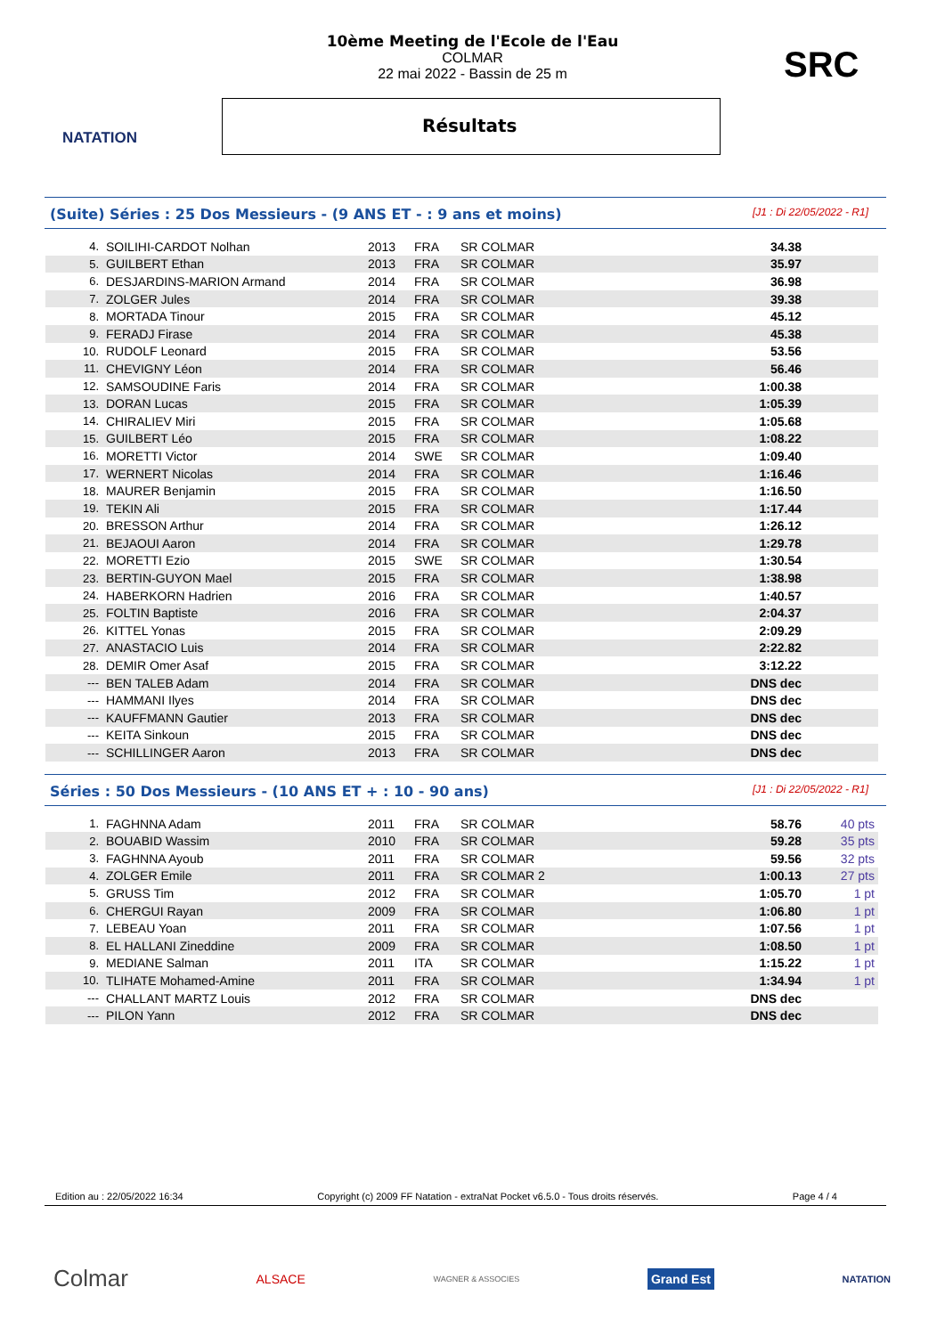NATATION
SRC
10ème Meeting de l'Ecole de l'Eau
COLMAR
22 mai 2022 - Bassin de 25 m
Résultats
(Suite) Séries : 25 Dos Messieurs - (9 ANS ET - : 9 ans et moins) [J1 : Di 22/05/2022 - R1]
| 4. | SOILIHI-CARDOT Nolhan | 2013 | FRA | SR COLMAR | 34.38 | |
| 5. | GUILBERT Ethan | 2013 | FRA | SR COLMAR | 35.97 | |
| 6. | DESJARDINS-MARION Armand | 2014 | FRA | SR COLMAR | 36.98 | |
| 7. | ZOLGER Jules | 2014 | FRA | SR COLMAR | 39.38 | |
| 8. | MORTADA Tinour | 2015 | FRA | SR COLMAR | 45.12 | |
| 9. | FERADJ Firase | 2014 | FRA | SR COLMAR | 45.38 | |
| 10. | RUDOLF Leonard | 2015 | FRA | SR COLMAR | 53.56 | |
| 11. | CHEVIGNY Léon | 2014 | FRA | SR COLMAR | 56.46 | |
| 12. | SAMSOUDINE Faris | 2014 | FRA | SR COLMAR | 1:00.38 | |
| 13. | DORAN Lucas | 2015 | FRA | SR COLMAR | 1:05.39 | |
| 14. | CHIRALIEV Miri | 2015 | FRA | SR COLMAR | 1:05.68 | |
| 15. | GUILBERT Léo | 2015 | FRA | SR COLMAR | 1:08.22 | |
| 16. | MORETTI Victor | 2014 | SWE | SR COLMAR | 1:09.40 | |
| 17. | WERNERT Nicolas | 2014 | FRA | SR COLMAR | 1:16.46 | |
| 18. | MAURER Benjamin | 2015 | FRA | SR COLMAR | 1:16.50 | |
| 19. | TEKIN Ali | 2015 | FRA | SR COLMAR | 1:17.44 | |
| 20. | BRESSON Arthur | 2014 | FRA | SR COLMAR | 1:26.12 | |
| 21. | BEJAOUI Aaron | 2014 | FRA | SR COLMAR | 1:29.78 | |
| 22. | MORETTI Ezio | 2015 | SWE | SR COLMAR | 1:30.54 | |
| 23. | BERTIN-GUYON Mael | 2015 | FRA | SR COLMAR | 1:38.98 | |
| 24. | HABERKORN Hadrien | 2016 | FRA | SR COLMAR | 1:40.57 | |
| 25. | FOLTIN Baptiste | 2016 | FRA | SR COLMAR | 2:04.37 | |
| 26. | KITTEL Yonas | 2015 | FRA | SR COLMAR | 2:09.29 | |
| 27. | ANASTACIO Luis | 2014 | FRA | SR COLMAR | 2:22.82 | |
| 28. | DEMIR Omer Asaf | 2015 | FRA | SR COLMAR | 3:12.22 | |
| --- | BEN TALEB Adam | 2014 | FRA | SR COLMAR | DNS dec | |
| --- | HAMMANI Ilyes | 2014 | FRA | SR COLMAR | DNS dec | |
| --- | KAUFFMANN Gautier | 2013 | FRA | SR COLMAR | DNS dec | |
| --- | KEITA Sinkoun | 2015 | FRA | SR COLMAR | DNS dec | |
| --- | SCHILLINGER Aaron | 2013 | FRA | SR COLMAR | DNS dec | |
Séries : 50 Dos Messieurs - (10 ANS ET + : 10 - 90 ans) [J1 : Di 22/05/2022 - R1]
| 1. | FAGHNNA Adam | 2011 | FRA | SR COLMAR | 58.76 | 40 pts |
| 2. | BOUABID Wassim | 2010 | FRA | SR COLMAR | 59.28 | 35 pts |
| 3. | FAGHNNA Ayoub | 2011 | FRA | SR COLMAR | 59.56 | 32 pts |
| 4. | ZOLGER Emile | 2011 | FRA | SR COLMAR 2 | 1:00.13 | 27 pts |
| 5. | GRUSS Tim | 2012 | FRA | SR COLMAR | 1:05.70 | 1 pt |
| 6. | CHERGUI Rayan | 2009 | FRA | SR COLMAR | 1:06.80 | 1 pt |
| 7. | LEBEAU Yoan | 2011 | FRA | SR COLMAR | 1:07.56 | 1 pt |
| 8. | EL HALLANI Zineddine | 2009 | FRA | SR COLMAR | 1:08.50 | 1 pt |
| 9. | MEDIANE Salman | 2011 | ITA | SR COLMAR | 1:15.22 | 1 pt |
| 10. | TLIHATE Mohamed-Amine | 2011 | FRA | SR COLMAR | 1:34.94 | 1 pt |
| --- | CHALLANT MARTZ Louis | 2012 | FRA | SR COLMAR | DNS dec | |
| --- | PILON Yann | 2012 | FRA | SR COLMAR | DNS dec | |
Edition au : 22/05/2022 16:34 Copyright (c) 2009 FF Natation - extraNat Pocket v6.5.0 - Tous droits réservés. Page 4 / 4
Colmar ALSACE WAGNER & ASSOCIES Grand Est NATATION